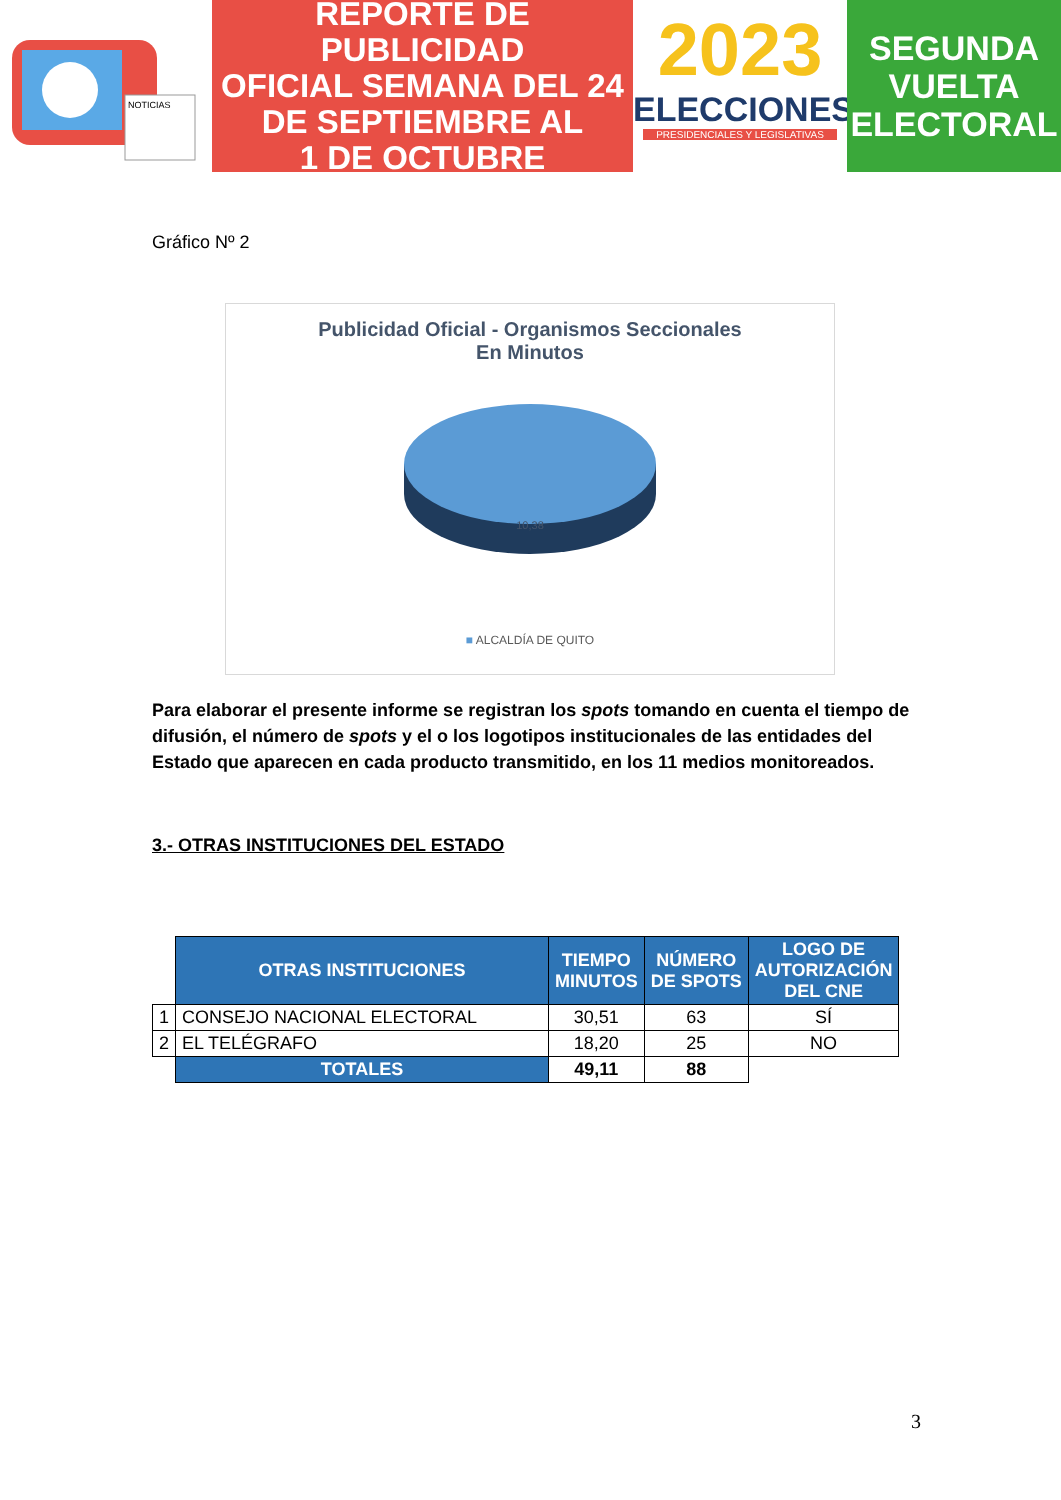NOTICIAS
REPORTE DE PUBLICIDAD
OFICIAL SEMANA DEL 24
DE SEPTIEMBRE AL
1 DE OCTUBRE
2023
ELECCIONES
PRESIDENCIALES Y LEGISLATIVAS
SEGUNDA
VUELTA
ELECTORAL
Gráfico Nº 2
Publicidad Oficial - Organismos Seccionales
En Minutos
10,38
■ ALCALDÍA DE QUITO
Para elaborar el presente informe se registran los spots tomando en cuenta el tiempo de difusión, el número de spots y el o los logotipos institucionales de las entidades del Estado que aparecen en cada producto transmitido, en los 11 medios monitoreados.
3.- OTRAS INSTITUCIONES DEL ESTADO
| | OTRAS INSTITUCIONES | TIEMPO MINUTOS | NÚMERO DE SPOTS | LOGO DE AUTORIZACIÓN DEL CNE |
| 1 | CONSEJO NACIONAL ELECTORAL | 30,51 | 63 | SÍ |
| 2 | EL TELÉGRAFO | 18,20 | 25 | NO |
| | TOTALES | 49,11 | 88 | |
3